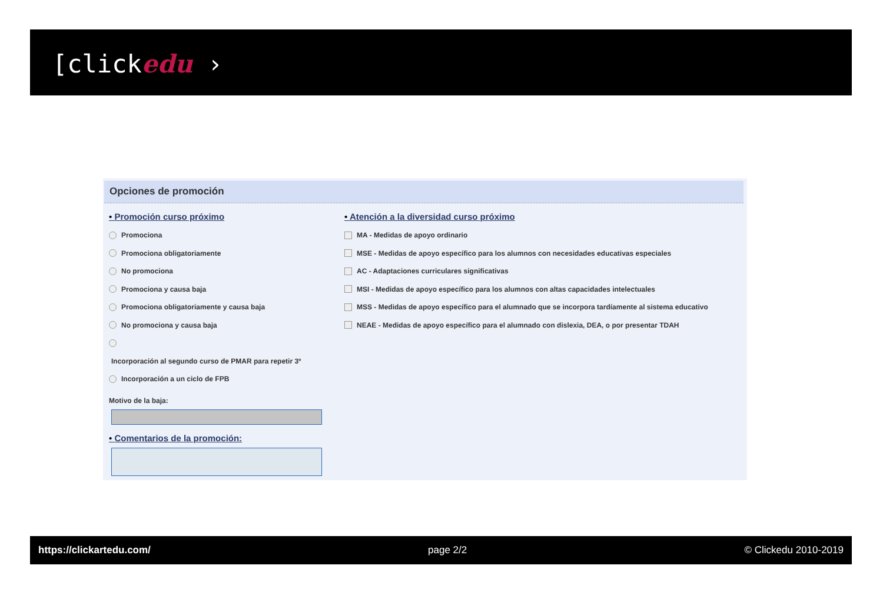[clickedu ›
Opciones de promoción
• Promoción curso próximo
Promociona
Promociona obligatoriamente
No promociona
Promociona y causa baja
Promociona obligatoriamente y causa baja
No promociona y causa baja
Incorporación al segundo curso de PMAR para repetir 3º
Incorporación a un ciclo de FPB
Motivo de la baja:
• Comentarios de la promoción:
• Atención a la diversidad curso próximo
MA - Medidas de apoyo ordinario
MSE - Medidas de apoyo específico para los alumnos con necesidades educativas especiales
AC - Adaptaciones curriculares significativas
MSI - Medidas de apoyo específico para los alumnos con altas capacidades intelectuales
MSS - Medidas de apoyo específico para el alumnado que se incorpora tardíamente al sistema educativo
NEAE - Medidas de apoyo específico para el alumnado con dislexia, DEA, o por presentar TDAH
https://clickartedu.com/ page 2/2 © Clickedu 2010-2019